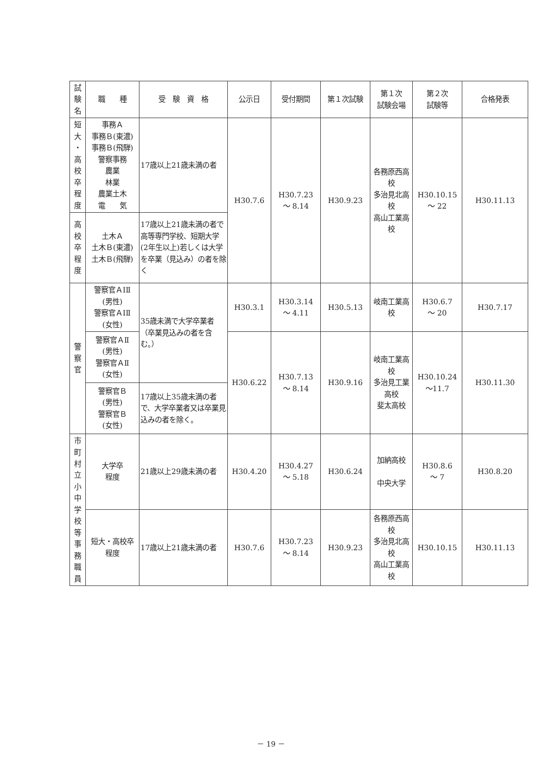| 試 験 名 | 職 種 | 受 験 資 格 | 公示日 | 受付期間 | 第１次試験 | 第１次 試験会場 | 第２次 試験等 | 合格発表 |
| --- | --- | --- | --- | --- | --- | --- | --- | --- |
| 短 大 ・ 高 校 卒 程 度 | 事務Ａ 事務Ｂ(東濃) 事務Ｂ(飛騨) 警察事務 農業 林業 農業土木 電 気 | 17歳以上21歳未満の者 | H30.7.6 | H30.7.23 ～ 8.14 | H30.9.23 | 各務原西高校 多治見北高校 高山工業高校 | H30.10.15 ～ 22 | H30.11.13 |
| 高 校 卒 程 度 | 土木Ａ 土木Ｂ(東濃) 土木Ｂ(飛騨) | 17歳以上21歳未満の者で高等専門学校、短期大学(2年生以上)若しくは大学を卒業（見込み）の者を除く | | | | | | |
| 警 察 官 | 警察官ＡⅠⅡ (男性) 警察官ＡⅠⅡ (女性) | 35歳未満で大学卒業者（卒業見込みの者を含む。） | H30.3.1 | H30.3.14 ～ 4.11 | H30.5.13 | 岐南工業高校 | H30.6.7 ～ 20 | H30.7.17 |
| | 警察官ＡⅡ (男性) 警察官ＡⅡ (女性) | | H30.6.22 | H30.7.13 ～ 8.14 | H30.9.16 | 岐南工業高校 多治見工業高校 斐太高校 | H30.10.24 ～11.7 | H30.11.30 |
| | 警察官Ｂ (男性) 警察官Ｂ (女性) | 17歳以上35歳未満の者で、大学卒業者又は卒業見込みの者を除く。 | | | | | | |
| 市 町 村 立 小 中 学 校 等 事 務 職 員 | 大学卒 程度 | 21歳以上29歳未満の者 | H30.4.20 | H30.4.27 ～ 5.18 | H30.6.24 | 加納高校 中央大学 | H30.8.6 ～ 7 | H30.8.20 |
| | 短大・高校卒 程度 | 17歳以上21歳未満の者 | H30.7.6 | H30.7.23 ～ 8.14 | H30.9.23 | 各務原西高校 多治見北高校 高山工業高校 | H30.10.15 | H30.11.13 |
－ 19 －